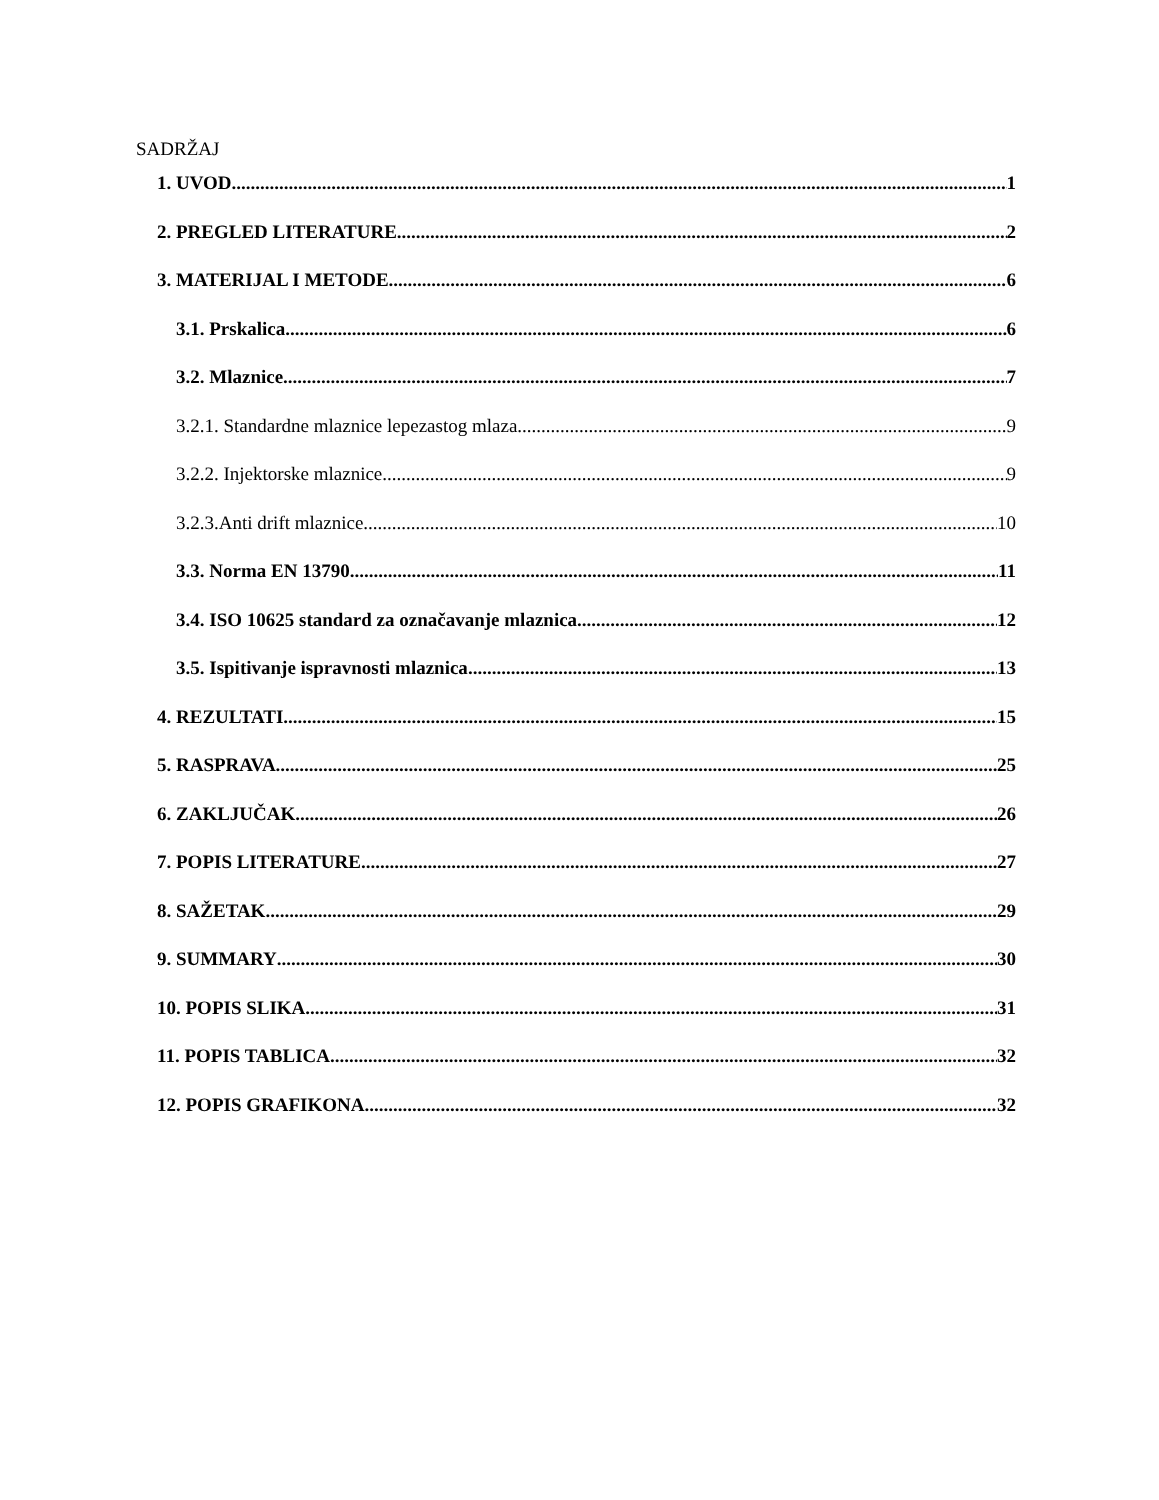SADRŽAJ
1. UVOD 1
2. PREGLED LITERATURE 2
3. MATERIJAL I METODE 6
3.1. Prskalica 6
3.2. Mlaznice 7
3.2.1. Standardne mlaznice lepezastog mlaza 9
3.2.2. Injektorske mlaznice 9
3.2.3.Anti drift mlaznice 10
3.3. Norma EN 13790 11
3.4. ISO 10625 standard za označavanje mlaznica 12
3.5. Ispitivanje ispravnosti mlaznica 13
4. REZULTATI 15
5. RASPRAVA 25
6. ZAKLJUČAK 26
7. POPIS LITERATURE 27
8. SAŽETAK 29
9. SUMMARY 30
10. POPIS SLIKA 31
11. POPIS TABLICA 32
12. POPIS GRAFIKONA 32